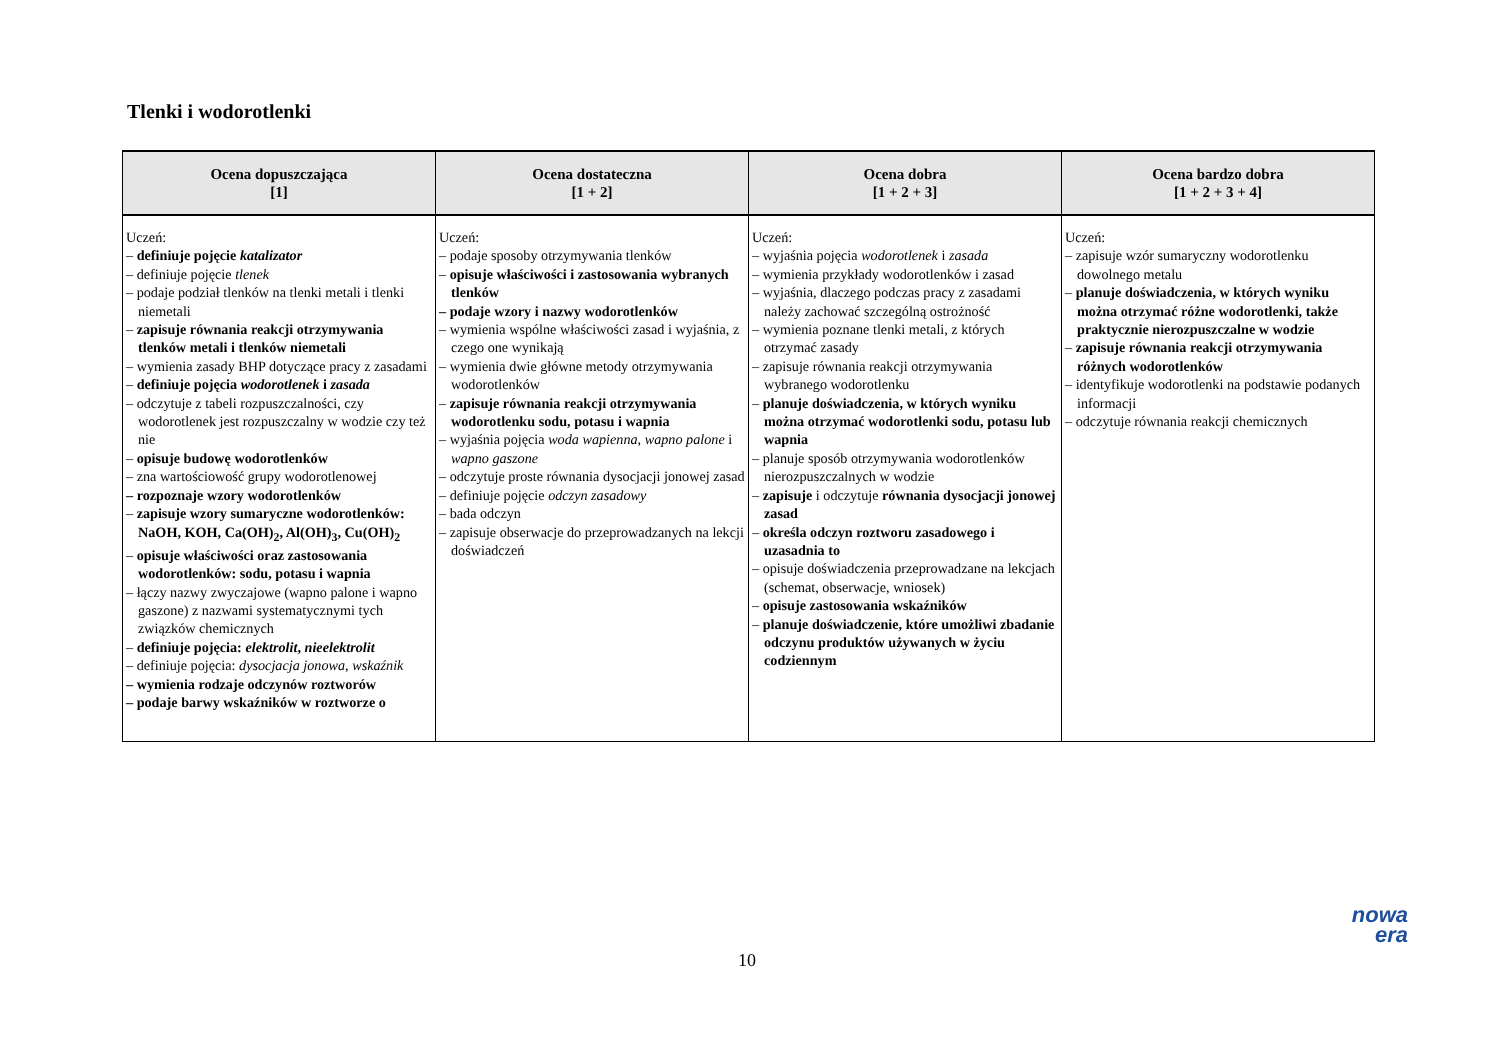Tlenki i wodorotlenki
| Ocena dopuszczająca [1] | Ocena dostateczna [1 + 2] | Ocena dobra [1 + 2 + 3] | Ocena bardzo dobra [1 + 2 + 3 + 4] |
| --- | --- | --- | --- |
| Uczeń: – definiuje pojęcie katalizator – definiuje pojęcie tlenek – podaje podział tlenków na tlenki metali i tlenki niemetali – zapisuje równania reakcji otrzymywania tlenków metali i tlenków niemetali – wymienia zasady BHP dotyczące pracy z zasadami – definiuje pojęcia wodorotlenek i zasada – odczytuje z tabeli rozpuszczalności, czy wodorotlenek jest rozpuszczalny w wodzie czy też nie – opisuje budowę wodorotlenków – zna wartościowość grupy wodorotlenowej – rozpoznaje wzory wodorotlenków – zapisuje wzory sumaryczne wodorotlenków: NaOH, KOH, Ca(OH)<sub>2</sub>, Al(OH)<sub>3</sub>, Cu(OH)<sub>2</sub> – opisuje właściwości oraz zastosowania wodorotlenków: sodu, potasu i wapnia – łączy nazwy zwyczajowe (wapno palone i wapno gaszone) z nazwami systematycznymi tych związków chemicznych – definiuje pojęcia: elektrolit , nieelektrolit – definiuje pojęcia: dysocjacja jonowa , wskaźnik – wymienia rodzaje odczynów roztworów – podaje barwy wskaźników w roztworze o | Uczeń: – podaje sposoby otrzymywania tlenków – opisuje właściwości i zastosowania wybranych tlenków – podaje wzory i nazwy wodorotlenków – wymienia wspólne właściwości zasad i wyjaśnia, z czego one wynikają – wymienia dwie główne metody otrzymywania wodorotlenków – zapisuje równania reakcji otrzymywania wodorotlenku sodu, potasu i wapnia – wyjaśnia pojęcia woda wapienna , wapno palone i wapno gaszone – odczytuje proste równania dysocjacji jonowej zasad – definiuje pojęcie odczyn zasadowy – bada odczyn – zapisuje obserwacje do przeprowadzanych na lekcji doświadczeń | Uczeń: – wyjaśnia pojęcia wodorotlenek i zasada – wymienia przykłady wodorotlenków i zasad – wyjaśnia, dlaczego podczas pracy z zasadami należy zachować szczególną ostrożność – wymienia poznane tlenki metali, z których otrzymać zasady – zapisuje równania reakcji otrzymywania wybranego wodorotlenku – planuje doświadczenia, w których wyniku można otrzymać wodorotlenki sodu, potasu lub wapnia – planuje sposób otrzymywania wodorotlenków nierozpuszczalnych w wodzie – zapisuje i odczytuje równania dysocjacji jonowej zasad – określa odczyn roztworu zasadowego i uzasadnia to – opisuje doświadczenia przeprowadzane na lekcjach (schemat, obserwacje, wniosek) – opisuje zastosowania wskaźników – planuje doświadczenie, które umożliwi zbadanie odczynu produktów używanych w życiu codziennym | Uczeń: – zapisuje wzór sumaryczny wodorotlenku dowolnego metalu – planuje doświadczenia, w których wyniku można otrzymać różne wodorotlenki, także praktycznie nierozpuszczalne w wodzie – zapisuje równania reakcji otrzymywania różnych wodorotlenków – identyfikuje wodorotlenki na podstawie podanych informacji – odczytuje równania reakcji chemicznych |
10
nowa
era